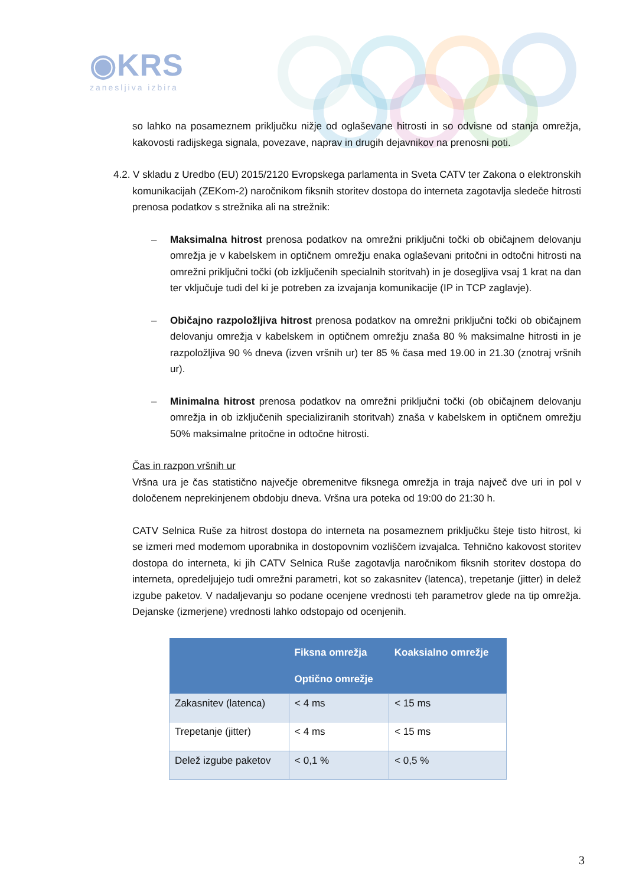◉KRS
zanesljiva izbira
so lahko na posameznem priključku nižje od oglaševane hitrosti in so odvisne od stanja omrežja, kakovosti radijskega signala, povezave, naprav in drugih dejavnikov na prenosni poti.
4.2. V skladu z Uredbo (EU) 2015/2120 Evropskega parlamenta in Sveta CATV ter Zakona o elektronskih komunikacijah (ZEKom-2) naročnikom fiksnih storitev dostopa do interneta zagotavlja sledeče hitrosti prenosa podatkov s strežnika ali na strežnik:
– Maksimalna hitrost prenosa podatkov na omrežni priključni točki ob običajnem delovanju omrežja je v kabelskem in optičnem omrežju enaka oglaševani pritočni in odtočni hitrosti na omrežni priključni točki (ob izključenih specialnih storitvah) in je dosegljiva vsaj 1 krat na dan ter vključuje tudi del ki je potreben za izvajanja komunikacije (IP in TCP zaglavje).
– Običajno razpoložljiva hitrost prenosa podatkov na omrežni priključni točki ob običajnem delovanju omrežja v kabelskem in optičnem omrežju znaša 80 % maksimalne hitrosti in je razpoložljiva 90 % dneva (izven vršnih ur) ter 85 % časa med 19.00 in 21.30 (znotraj vršnih ur).
– Minimalna hitrost prenosa podatkov na omrežni priključni točki (ob običajnem delovanju omrežja in ob izključenih specializiranih storitvah) znaša v kabelskem in optičnem omrežju 50% maksimalne pritočne in odtočne hitrosti.
Čas in razpon vršnih ur
Vršna ura je čas statistično največje obremenitve fiksnega omrežja in traja največ dve uri in pol v določenem neprekinjenem obdobju dneva. Vršna ura poteka od 19:00 do 21:30 h.
CATV Selnica Ruše za hitrost dostopa do interneta na posameznem priključku šteje tisto hitrost, ki se izmeri med modemom uporabnika in dostopovnim vozliščem izvajalca. Tehnično kakovost storitev dostopa do interneta, ki jih CATV Selnica Ruše zagotavlja naročnikom fiksnih storitev dostopa do interneta, opredeljujejo tudi omrežni parametri, kot so zakasnitev (latenca), trepetanje (jitter) in delež izgube paketov. V nadaljevanju so podane ocenjene vrednosti teh parametrov glede na tip omrežja. Dejanske (izmerjene) vrednosti lahko odstopajo od ocenjenih.
| | Fiksna omrežja Optično omrežje | Koaksialno omrežje |
| --- | --- | --- |
| Zakasnitev (latenca) | < 4 ms | < 15 ms |
| Trepetanje (jitter) | < 4 ms | < 15 ms |
| Delež izgube paketov | < 0,1 % | < 0,5 % |
3